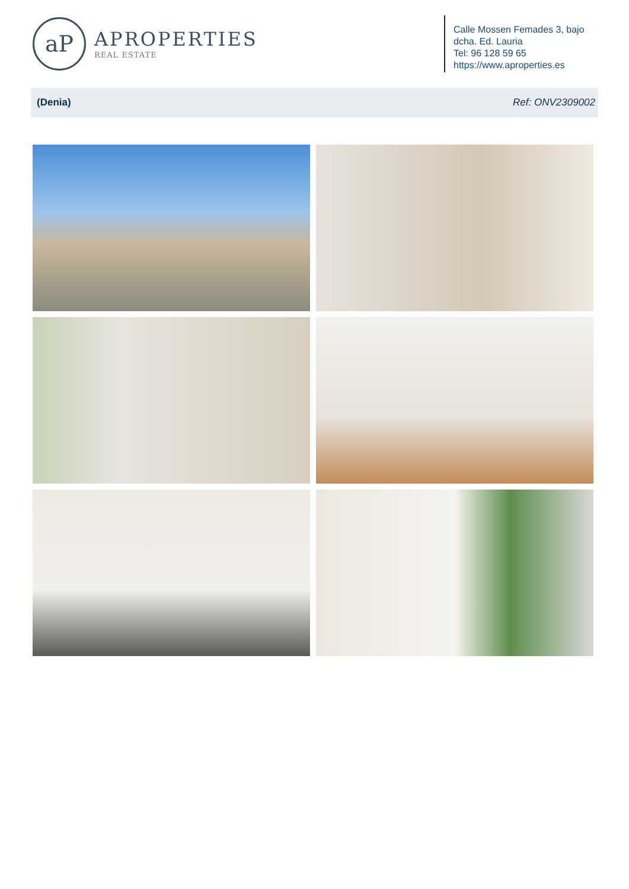aP
APROPERTIES
REAL ESTATE
Calle Mossen Femades 3, bajo dcha. Ed. Lauria
Tel: 96 128 59 65
https://www.aproperties.es
(Denia) Ref: ONV2309002